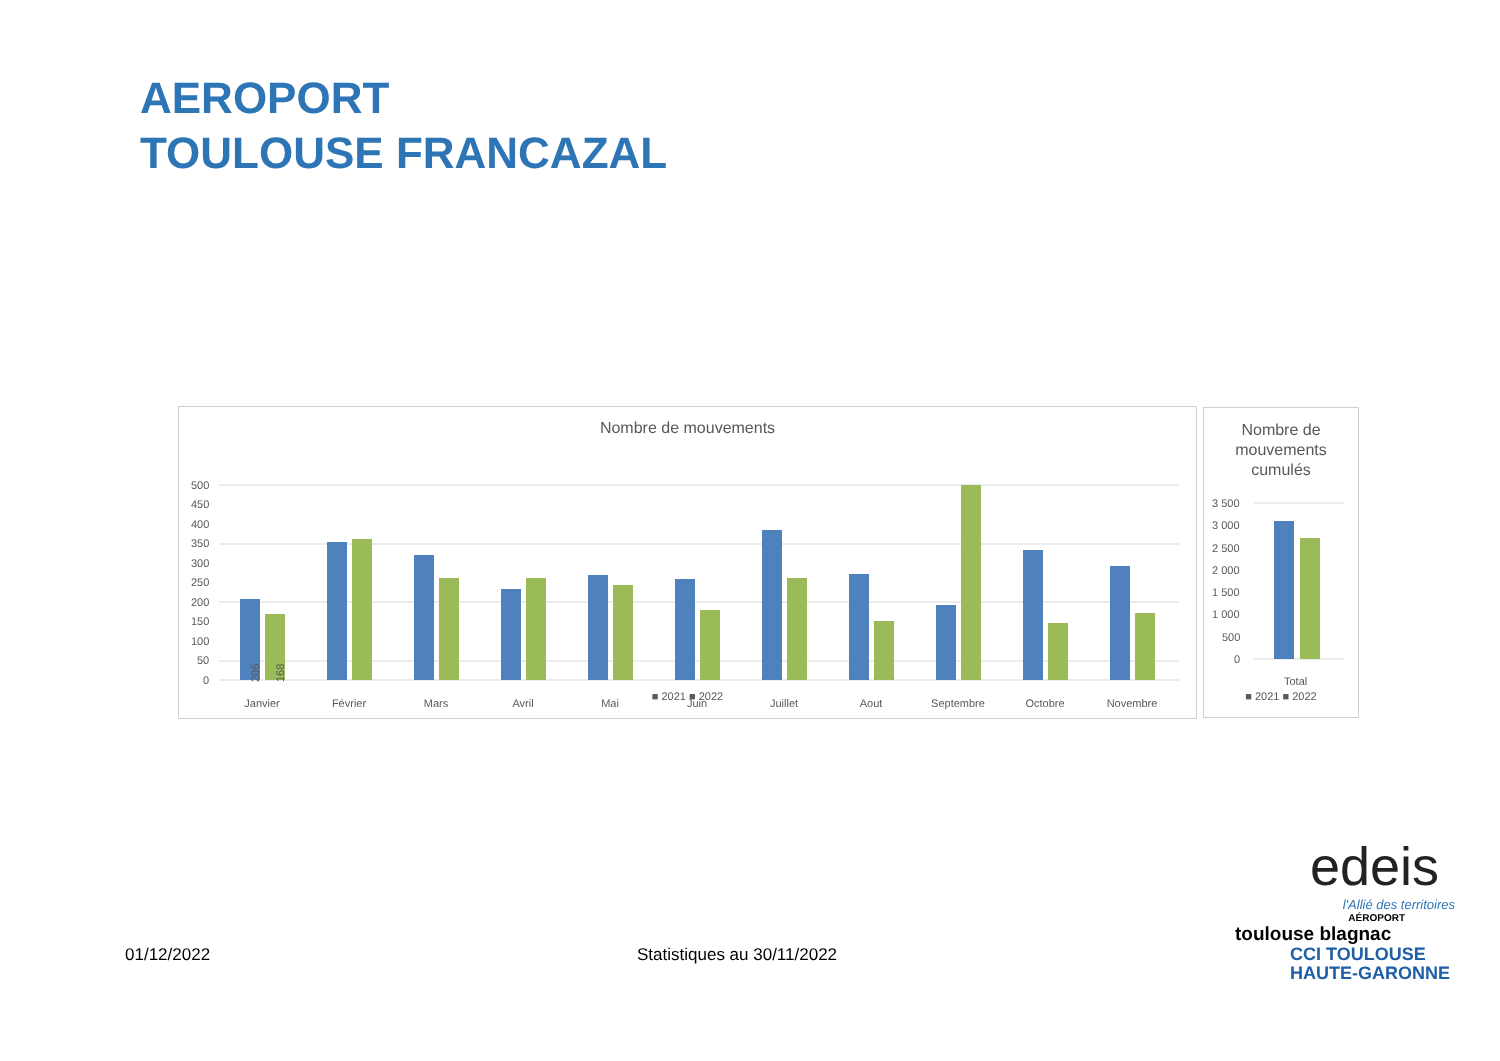AEROPORT
TOULOUSE FRANCAZAL
Nombre de mouvements
500
450
400
350
300
250
200
150
100
50
0
206
168
Janvier
Février
Mars
Avril
Mai
Juin
Juillet
Aout
Septembre
Octobre
Novembre
■ 2021 ■ 2022
206 168 353 360 320 260 234 261 268 242 257 180 383 261 270 150 192 530 332 147 292 171
Nombre de
mouvements
cumulés
3 500
3 000
2 500
2 000
1 500
1 000
500
0
Total
■ 2021 ■ 2022
01/12/2022 Statistiques au 30/11/2022
edeis
l'Allié des territoires
AÉROPORT
toulouse blagnac
CCI TOULOUSE
HAUTE-GARONNE